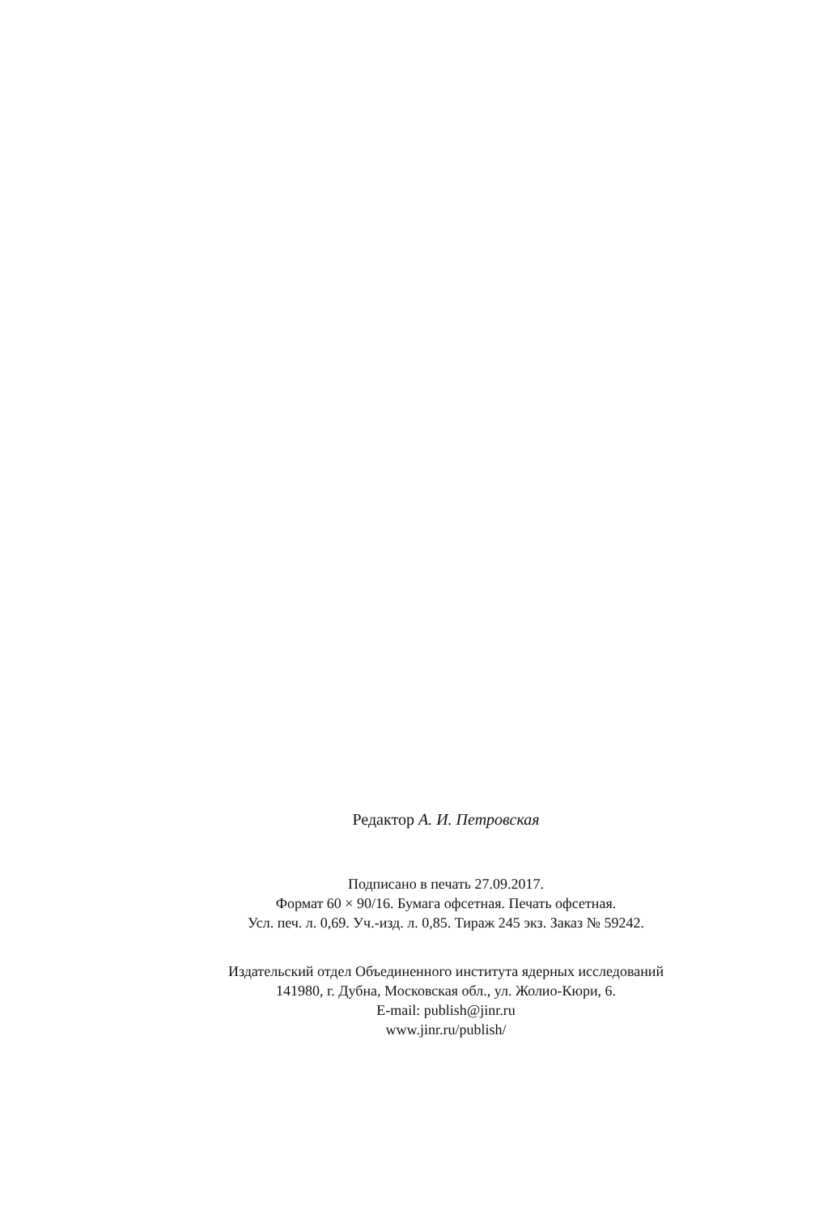Редактор А. И. Петровская
Подписано в печать 27.09.2017.
Формат 60 × 90/16. Бумага офсетная. Печать офсетная.
Усл. печ. л. 0,69. Уч.-изд. л. 0,85. Тираж 245 экз. Заказ № 59242.
Издательский отдел Объединенного института ядерных исследований
141980, г. Дубна, Московская обл., ул. Жолио-Кюри, 6.
E-mail: publish@jinr.ru
www.jinr.ru/publish/